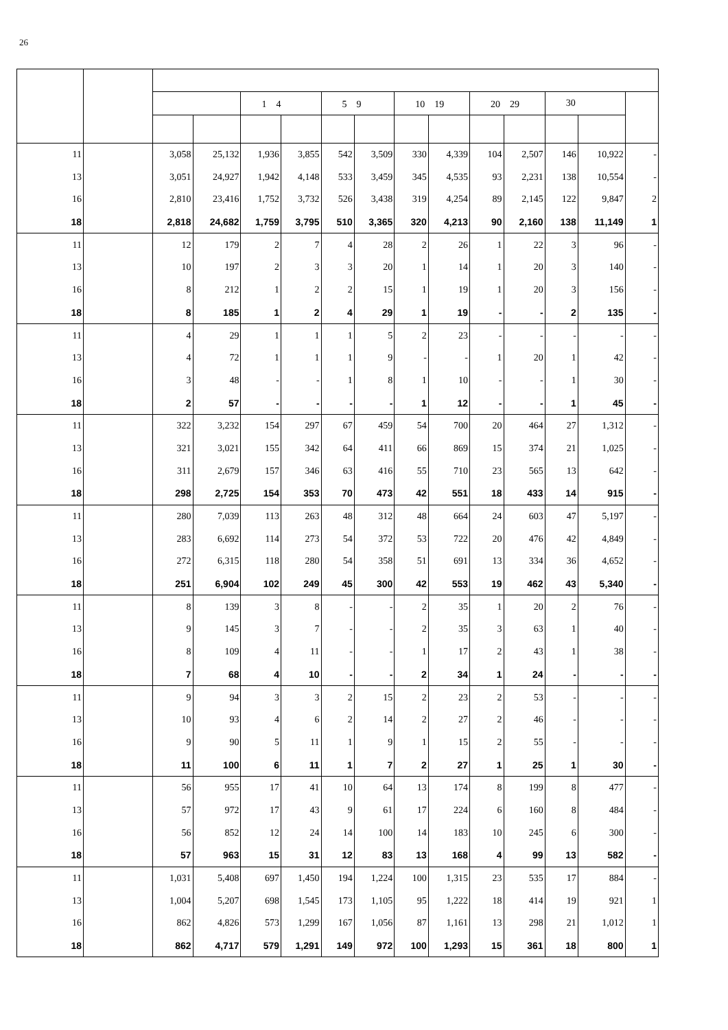26
| | | | | 1 4 | | 5 9 | | 10 19 | | 20 29 | | 30 | | |
| --- | --- | --- | --- | --- | --- | --- | --- | --- | --- | --- | --- | --- | --- | --- |
| 11 | | 3,058 | 25,132 | 1,936 | 3,855 | 542 | 3,509 | 330 | 4,339 | 104 | 2,507 | 146 | 10,922 | - |
| 13 | | 3,051 | 24,927 | 1,942 | 4,148 | 533 | 3,459 | 345 | 4,535 | 93 | 2,231 | 138 | 10,554 | - |
| 16 | | 2,810 | 23,416 | 1,752 | 3,732 | 526 | 3,438 | 319 | 4,254 | 89 | 2,145 | 122 | 9,847 | 2 |
| 18 | | 2,818 | 24,682 | 1,759 | 3,795 | 510 | 3,365 | 320 | 4,213 | 90 | 2,160 | 138 | 11,149 | 1 |
| 11 | | 12 | 179 | 2 | 7 | 4 | 28 | 2 | 26 | 1 | 22 | 3 | 96 | - |
| 13 | | 10 | 197 | 2 | 3 | 3 | 20 | 1 | 14 | 1 | 20 | 3 | 140 | - |
| 16 | | 8 | 212 | 1 | 2 | 2 | 15 | 1 | 19 | 1 | 20 | 3 | 156 | - |
| 18 | | 8 | 185 | 1 | 2 | 4 | 29 | 1 | 19 | - | - | 2 | 135 | - |
| 11 | | 4 | 29 | 1 | 1 | 1 | 5 | 2 | 23 | - | - | - | - | - |
| 13 | | 4 | 72 | 1 | 1 | 1 | 9 | - | - | 1 | 20 | 1 | 42 | - |
| 16 | | 3 | 48 | - | - | 1 | 8 | 1 | 10 | - | - | 1 | 30 | - |
| 18 | | 2 | 57 | - | - | - | - | 1 | 12 | - | - | 1 | 45 | - |
| 11 | | 322 | 3,232 | 154 | 297 | 67 | 459 | 54 | 700 | 20 | 464 | 27 | 1,312 | - |
| 13 | | 321 | 3,021 | 155 | 342 | 64 | 411 | 66 | 869 | 15 | 374 | 21 | 1,025 | - |
| 16 | | 311 | 2,679 | 157 | 346 | 63 | 416 | 55 | 710 | 23 | 565 | 13 | 642 | - |
| 18 | | 298 | 2,725 | 154 | 353 | 70 | 473 | 42 | 551 | 18 | 433 | 14 | 915 | - |
| 11 | | 280 | 7,039 | 113 | 263 | 48 | 312 | 48 | 664 | 24 | 603 | 47 | 5,197 | - |
| 13 | | 283 | 6,692 | 114 | 273 | 54 | 372 | 53 | 722 | 20 | 476 | 42 | 4,849 | - |
| 16 | | 272 | 6,315 | 118 | 280 | 54 | 358 | 51 | 691 | 13 | 334 | 36 | 4,652 | - |
| 18 | | 251 | 6,904 | 102 | 249 | 45 | 300 | 42 | 553 | 19 | 462 | 43 | 5,340 | - |
| 11 | | 8 | 139 | 3 | 8 | - | - | 2 | 35 | 1 | 20 | 2 | 76 | - |
| 13 | | 9 | 145 | 3 | 7 | - | - | 2 | 35 | 3 | 63 | 1 | 40 | - |
| 16 | | 8 | 109 | 4 | 11 | - | - | 1 | 17 | 2 | 43 | 1 | 38 | - |
| 18 | | 7 | 68 | 4 | 10 | - | - | 2 | 34 | 1 | 24 | - | - | - |
| 11 | | 9 | 94 | 3 | 3 | 2 | 15 | 2 | 23 | 2 | 53 | - | - | - |
| 13 | | 10 | 93 | 4 | 6 | 2 | 14 | 2 | 27 | 2 | 46 | - | - | - |
| 16 | | 9 | 90 | 5 | 11 | 1 | 9 | 1 | 15 | 2 | 55 | - | - | - |
| 18 | | 11 | 100 | 6 | 11 | 1 | 7 | 2 | 27 | 1 | 25 | 1 | 30 | - |
| 11 | | 56 | 955 | 17 | 41 | 10 | 64 | 13 | 174 | 8 | 199 | 8 | 477 | - |
| 13 | | 57 | 972 | 17 | 43 | 9 | 61 | 17 | 224 | 6 | 160 | 8 | 484 | - |
| 16 | | 56 | 852 | 12 | 24 | 14 | 100 | 14 | 183 | 10 | 245 | 6 | 300 | - |
| 18 | | 57 | 963 | 15 | 31 | 12 | 83 | 13 | 168 | 4 | 99 | 13 | 582 | - |
| 11 | | 1,031 | 5,408 | 697 | 1,450 | 194 | 1,224 | 100 | 1,315 | 23 | 535 | 17 | 884 | - |
| 13 | | 1,004 | 5,207 | 698 | 1,545 | 173 | 1,105 | 95 | 1,222 | 18 | 414 | 19 | 921 | 1 |
| 16 | | 862 | 4,826 | 573 | 1,299 | 167 | 1,056 | 87 | 1,161 | 13 | 298 | 21 | 1,012 | 1 |
| 18 | | 862 | 4,717 | 579 | 1,291 | 149 | 972 | 100 | 1,293 | 15 | 361 | 18 | 800 | 1 |